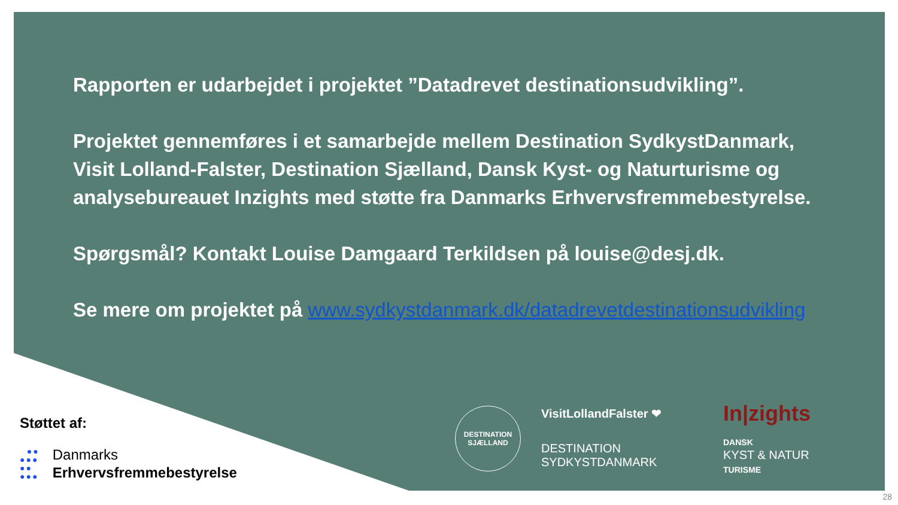Rapporten er udarbejdet i projektet ”Datadrevet destinationsudvikling”.
Projektet gennemføres i et samarbejde mellem Destination SydkystDanmark, Visit Lolland-Falster, Destination Sjælland, Dansk Kyst- og Naturturisme og analysebureauet Inzights med støtte fra Danmarks Erhvervsfremmebestyrelse.
Spørgsmål? Kontakt Louise Damgaard Terkildsen på louise@desj.dk.
Se mere om projektet på www.sydkystdanmark.dk/datadrevetdestinationsudvikling
Støttet af:
●●
●●●
●●
●●●
Danmarks
Erhvervsfremmebestyrelse
DESTINATION
SJÆLLAND
VisitLollandFalster ❤
In|zights
DESTINATION
SYDKYSTDANMARK
DANSK
KYST & NATUR
TURISME
28